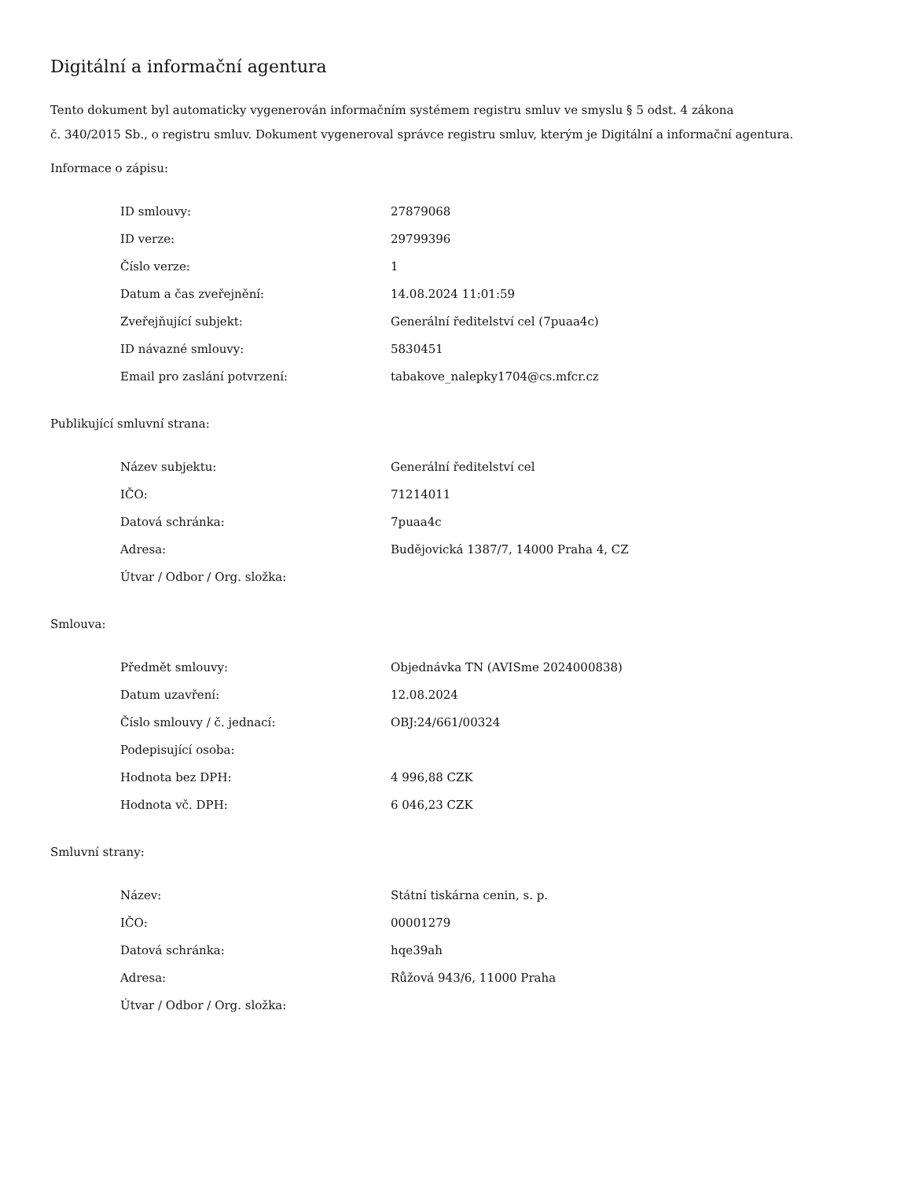Digitální a informační agentura
Tento dokument byl automaticky vygenerován informačním systémem registru smluv ve smyslu § 5 odst. 4 zákona
č. 340/2015 Sb., o registru smluv. Dokument vygeneroval správce registru smluv, kterým je Digitální a informační agentura.
Informace o zápisu:
| ID smlouvy: | 27879068 |
| ID verze: | 29799396 |
| Číslo verze: | 1 |
| Datum a čas zveřejnění: | 14.08.2024 11:01:59 |
| Zveřejňující subjekt: | Generální ředitelství cel (7puaa4c) |
| ID návazné smlouvy: | 5830451 |
| Email pro zaslání potvrzení: | tabakove_nalepky1704@cs.mfcr.cz |
Publikující smluvní strana:
| Název subjektu: | Generální ředitelství cel |
| IČO: | 71214011 |
| Datová schránka: | 7puaa4c |
| Adresa: | Budějovická 1387/7, 14000 Praha 4, CZ |
| Útvar / Odbor / Org. složka: | |
Smlouva:
| Předmět smlouvy: | Objednávka TN (AVISme 2024000838) |
| Datum uzavření: | 12.08.2024 |
| Číslo smlouvy / č. jednací: | OBJ:24/661/00324 |
| Podepisující osoba: | |
| Hodnota bez DPH: | 4 996,88 CZK |
| Hodnota vč. DPH: | 6 046,23 CZK |
Smluvní strany:
| Název: | Státní tiskárna cenin, s. p. |
| IČO: | 00001279 |
| Datová schránka: | hqe39ah |
| Adresa: | Růžová 943/6, 11000 Praha |
| Útvar / Odbor / Org. složka: | |